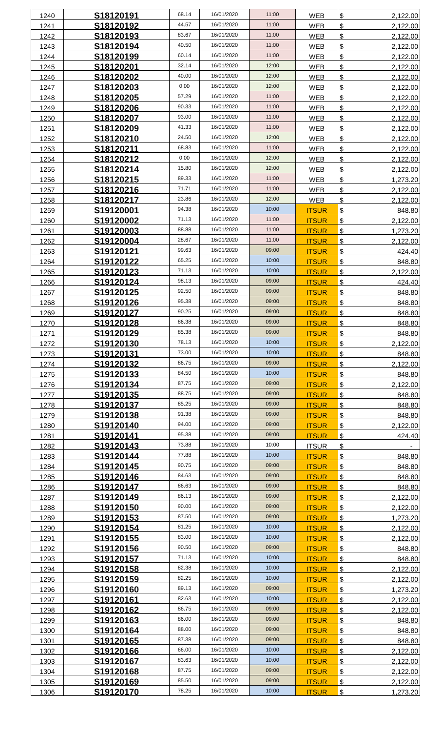| 1240 | S18120191 | 68.14 | 16/01/2020 | 11:00 | WEB | $ | 2,122.00 |
| 1241 | S18120192 | 44.57 | 16/01/2020 | 11:00 | WEB | $ | 2,122.00 |
| 1242 | S18120193 | 83.67 | 16/01/2020 | 11:00 | WEB | $ | 2,122.00 |
| 1243 | S18120194 | 40.50 | 16/01/2020 | 11:00 | WEB | $ | 2,122.00 |
| 1244 | S18120199 | 60.14 | 16/01/2020 | 11:00 | WEB | $ | 2,122.00 |
| 1245 | S18120201 | 32.14 | 16/01/2020 | 12:00 | WEB | $ | 2,122.00 |
| 1246 | S18120202 | 40.00 | 16/01/2020 | 12:00 | WEB | $ | 2,122.00 |
| 1247 | S18120203 | 0.00 | 16/01/2020 | 12:00 | WEB | $ | 2,122.00 |
| 1248 | S18120205 | 57.29 | 16/01/2020 | 11:00 | WEB | $ | 2,122.00 |
| 1249 | S18120206 | 90.33 | 16/01/2020 | 11:00 | WEB | $ | 2,122.00 |
| 1250 | S18120207 | 93.00 | 16/01/2020 | 11:00 | WEB | $ | 2,122.00 |
| 1251 | S18120209 | 41.33 | 16/01/2020 | 11:00 | WEB | $ | 2,122.00 |
| 1252 | S18120210 | 24.50 | 16/01/2020 | 12:00 | WEB | $ | 2,122.00 |
| 1253 | S18120211 | 68.83 | 16/01/2020 | 11:00 | WEB | $ | 2,122.00 |
| 1254 | S18120212 | 0.00 | 16/01/2020 | 12:00 | WEB | $ | 2,122.00 |
| 1255 | S18120214 | 15.80 | 16/01/2020 | 12:00 | WEB | $ | 2,122.00 |
| 1256 | S18120215 | 89.33 | 16/01/2020 | 11:00 | WEB | $ | 1,273.20 |
| 1257 | S18120216 | 71.71 | 16/01/2020 | 11:00 | WEB | $ | 2,122.00 |
| 1258 | S18120217 | 23.86 | 16/01/2020 | 12:00 | WEB | $ | 2,122.00 |
| 1259 | S19120001 | 94.38 | 16/01/2020 | 10:00 | ITSUR | $ | 848.80 |
| 1260 | S19120002 | 71.13 | 16/01/2020 | 11:00 | ITSUR | $ | 2,122.00 |
| 1261 | S19120003 | 88.88 | 16/01/2020 | 11:00 | ITSUR | $ | 1,273.20 |
| 1262 | S19120004 | 28.67 | 16/01/2020 | 11:00 | ITSUR | $ | 2,122.00 |
| 1263 | S19120121 | 99.63 | 16/01/2020 | 09:00 | ITSUR | $ | 424.40 |
| 1264 | S19120122 | 65.25 | 16/01/2020 | 10:00 | ITSUR | $ | 848.80 |
| 1265 | S19120123 | 71.13 | 16/01/2020 | 10:00 | ITSUR | $ | 2,122.00 |
| 1266 | S19120124 | 98.13 | 16/01/2020 | 09:00 | ITSUR | $ | 424.40 |
| 1267 | S19120125 | 92.50 | 16/01/2020 | 09:00 | ITSUR | $ | 848.80 |
| 1268 | S19120126 | 95.38 | 16/01/2020 | 09:00 | ITSUR | $ | 848.80 |
| 1269 | S19120127 | 90.25 | 16/01/2020 | 09:00 | ITSUR | $ | 848.80 |
| 1270 | S19120128 | 86.38 | 16/01/2020 | 09:00 | ITSUR | $ | 848.80 |
| 1271 | S19120129 | 85.38 | 16/01/2020 | 09:00 | ITSUR | $ | 848.80 |
| 1272 | S19120130 | 78.13 | 16/01/2020 | 10:00 | ITSUR | $ | 2,122.00 |
| 1273 | S19120131 | 73.00 | 16/01/2020 | 10:00 | ITSUR | $ | 848.80 |
| 1274 | S19120132 | 86.75 | 16/01/2020 | 09:00 | ITSUR | $ | 2,122.00 |
| 1275 | S19120133 | 84.50 | 16/01/2020 | 10:00 | ITSUR | $ | 848.80 |
| 1276 | S19120134 | 87.75 | 16/01/2020 | 09:00 | ITSUR | $ | 2,122.00 |
| 1277 | S19120135 | 88.75 | 16/01/2020 | 09:00 | ITSUR | $ | 848.80 |
| 1278 | S19120137 | 85.25 | 16/01/2020 | 09:00 | ITSUR | $ | 848.80 |
| 1279 | S19120138 | 91.38 | 16/01/2020 | 09:00 | ITSUR | $ | 848.80 |
| 1280 | S19120140 | 94.00 | 16/01/2020 | 09:00 | ITSUR | $ | 2,122.00 |
| 1281 | S19120141 | 95.38 | 16/01/2020 | 09:00 | ITSUR | $ | 424.40 |
| 1282 | S19120143 | 73.88 | 16/01/2020 | 10:00 | ITSUR | $ | - |
| 1283 | S19120144 | 77.88 | 16/01/2020 | 10:00 | ITSUR | $ | 848.80 |
| 1284 | S19120145 | 90.75 | 16/01/2020 | 09:00 | ITSUR | $ | 848.80 |
| 1285 | S19120146 | 84.63 | 16/01/2020 | 09:00 | ITSUR | $ | 848.80 |
| 1286 | S19120147 | 86.63 | 16/01/2020 | 09:00 | ITSUR | $ | 848.80 |
| 1287 | S19120149 | 86.13 | 16/01/2020 | 09:00 | ITSUR | $ | 2,122.00 |
| 1288 | S19120150 | 90.00 | 16/01/2020 | 09:00 | ITSUR | $ | 2,122.00 |
| 1289 | S19120153 | 87.50 | 16/01/2020 | 09:00 | ITSUR | $ | 1,273.20 |
| 1290 | S19120154 | 81.25 | 16/01/2020 | 10:00 | ITSUR | $ | 2,122.00 |
| 1291 | S19120155 | 83.00 | 16/01/2020 | 10:00 | ITSUR | $ | 2,122.00 |
| 1292 | S19120156 | 90.50 | 16/01/2020 | 09:00 | ITSUR | $ | 848.80 |
| 1293 | S19120157 | 71.13 | 16/01/2020 | 10:00 | ITSUR | $ | 848.80 |
| 1294 | S19120158 | 82.38 | 16/01/2020 | 10:00 | ITSUR | $ | 2,122.00 |
| 1295 | S19120159 | 82.25 | 16/01/2020 | 10:00 | ITSUR | $ | 2,122.00 |
| 1296 | S19120160 | 89.13 | 16/01/2020 | 09:00 | ITSUR | $ | 1,273.20 |
| 1297 | S19120161 | 82.63 | 16/01/2020 | 10:00 | ITSUR | $ | 2,122.00 |
| 1298 | S19120162 | 86.75 | 16/01/2020 | 09:00 | ITSUR | $ | 2,122.00 |
| 1299 | S19120163 | 86.00 | 16/01/2020 | 09:00 | ITSUR | $ | 848.80 |
| 1300 | S19120164 | 88.00 | 16/01/2020 | 09:00 | ITSUR | $ | 848.80 |
| 1301 | S19120165 | 87.38 | 16/01/2020 | 09:00 | ITSUR | $ | 848.80 |
| 1302 | S19120166 | 66.00 | 16/01/2020 | 10:00 | ITSUR | $ | 2,122.00 |
| 1303 | S19120167 | 83.63 | 16/01/2020 | 10:00 | ITSUR | $ | 2,122.00 |
| 1304 | S19120168 | 87.75 | 16/01/2020 | 09:00 | ITSUR | $ | 2,122.00 |
| 1305 | S19120169 | 85.50 | 16/01/2020 | 09:00 | ITSUR | $ | 2,122.00 |
| 1306 | S19120170 | 78.25 | 16/01/2020 | 10:00 | ITSUR | $ | 1,273.20 |